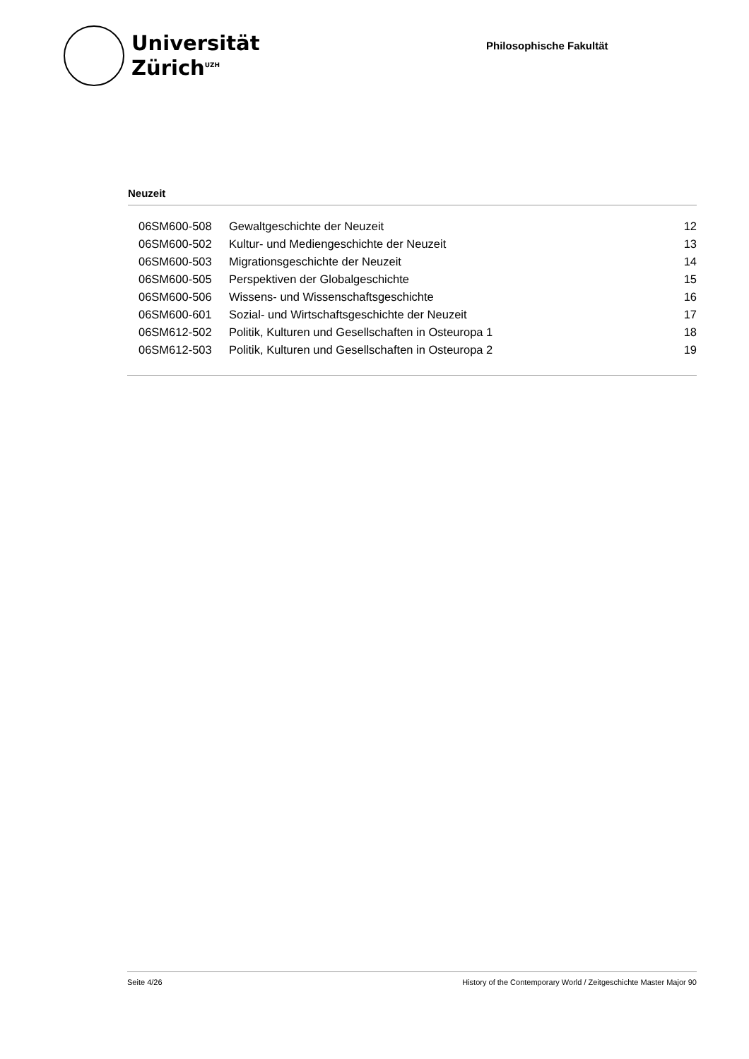Universität
Zürich<sup>UZH</sup>
Philosophische Fakultät
Neuzeit
| 06SM600-508 | Gewaltgeschichte der Neuzeit | 12 |
| 06SM600-502 | Kultur- und Mediengeschichte der Neuzeit | 13 |
| 06SM600-503 | Migrationsgeschichte der Neuzeit | 14 |
| 06SM600-505 | Perspektiven der Globalgeschichte | 15 |
| 06SM600-506 | Wissens- und Wissenschaftsgeschichte | 16 |
| 06SM600-601 | Sozial- und Wirtschaftsgeschichte der Neuzeit | 17 |
| 06SM612-502 | Politik, Kulturen und Gesellschaften in Osteuropa 1 | 18 |
| 06SM612-503 | Politik, Kulturen und Gesellschaften in Osteuropa 2 | 19 |
Seite 4/26 History of the Contemporary World / Zeitgeschichte Master Major 90